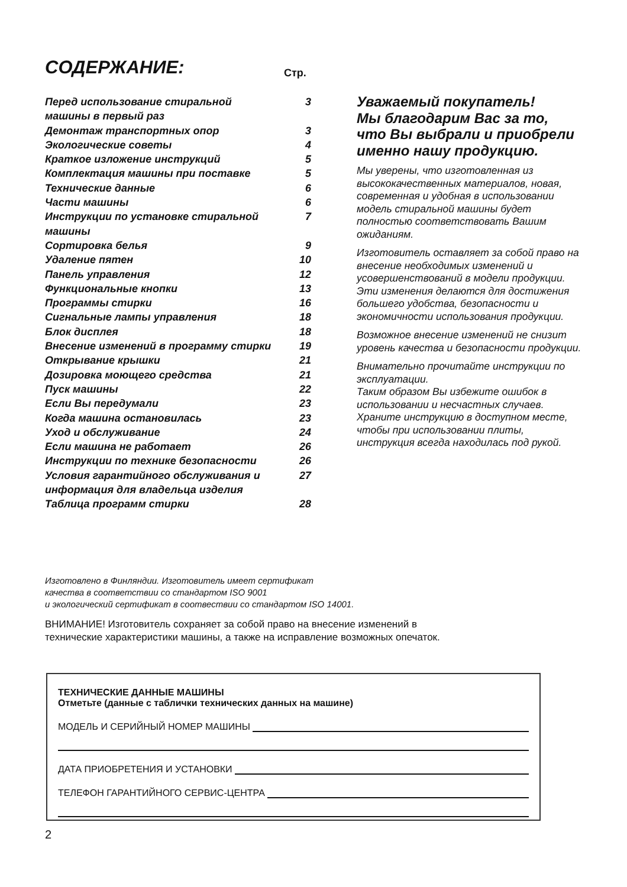СОДЕРЖАНИЕ: Стр.
| Перед использование стиральной машины в первый раз | 3 |
| Демонтаж транспортных опор | 3 |
| Экологические советы | 4 |
| Краткое изложение инструкций | 5 |
| Комплектация машины при поставке | 5 |
| Технические данные | 6 |
| Части машины | 6 |
| Инструкции по установке стиральной машины | 7 |
| Сортировка белья | 9 |
| Удаление пятен | 10 |
| Панель управления | 12 |
| Функциональные кнопки | 13 |
| Программы стирки | 16 |
| Сигнальные лампы управления | 18 |
| Блок дисплея | 18 |
| Внесение изменений в программу стирки | 19 |
| Открывание крышки | 21 |
| Дозировка моющего средства | 21 |
| Пуск машины | 22 |
| Если Вы передумали | 23 |
| Когда машина остановилась | 23 |
| Уход и обслуживание | 24 |
| Если машина не работает | 26 |
| Инструкции по технике безопасности | 26 |
| Условия гарантийного обслуживания и информация для владельца изделия | 27 |
| Таблица программ стирки | 28 |
Уважаемый покупатель!
Мы благодарим Вас за то, что Вы выбрали и приобрели именно нашу продукцию.
Мы уверены, что изготовленная из высококачественных материалов, новая, современная и удобная в использовании модель стиральной машины будет полностью соответствовать Вашим ожиданиям.
Изготовитель оставляет за собой право на внесение необходимых изменений и усовершенствований в модели продукции. Эти изменения делаются для достижения большего удобства, безопасности и экономичности использования продукции.
Возможное внесение изменений не снизит уровень качества и безопасности продукции.
Внимательно прочитайте инструкции по эксплуатации.
Таким образом Вы избежите ошибок в использовании и несчастных случаев. Храните инструкцию в доступном месте, чтобы при использовании плиты, инструкция всегда находилась под рукой.
Изготовлено в Финляндии. Изготовитель имеет сертификат
качества в соответствии со стандартом ISO 9001
и экологический сертификат в соотвествии со стандартом ISO 14001.
ВНИМАНИЕ! Изготовитель сохраняет за собой право на внесение изменений в
технические характеристики машины, а также на исправление возможных опечаток.
ТЕХНИЧЕСКИЕ ДАННЫЕ МАШИНЫ
Отметьте (данные с таблички технических данных на машине)
МОДЕЛЬ И СЕРИЙНЫЙ НОМЕР МАШИНЫ
ДАТА ПРИОБРЕТЕНИЯ И УСТАНОВКИ
ТЕЛЕФОН ГАРАНТИЙНОГО СЕРВИС-ЦЕНТРА
2